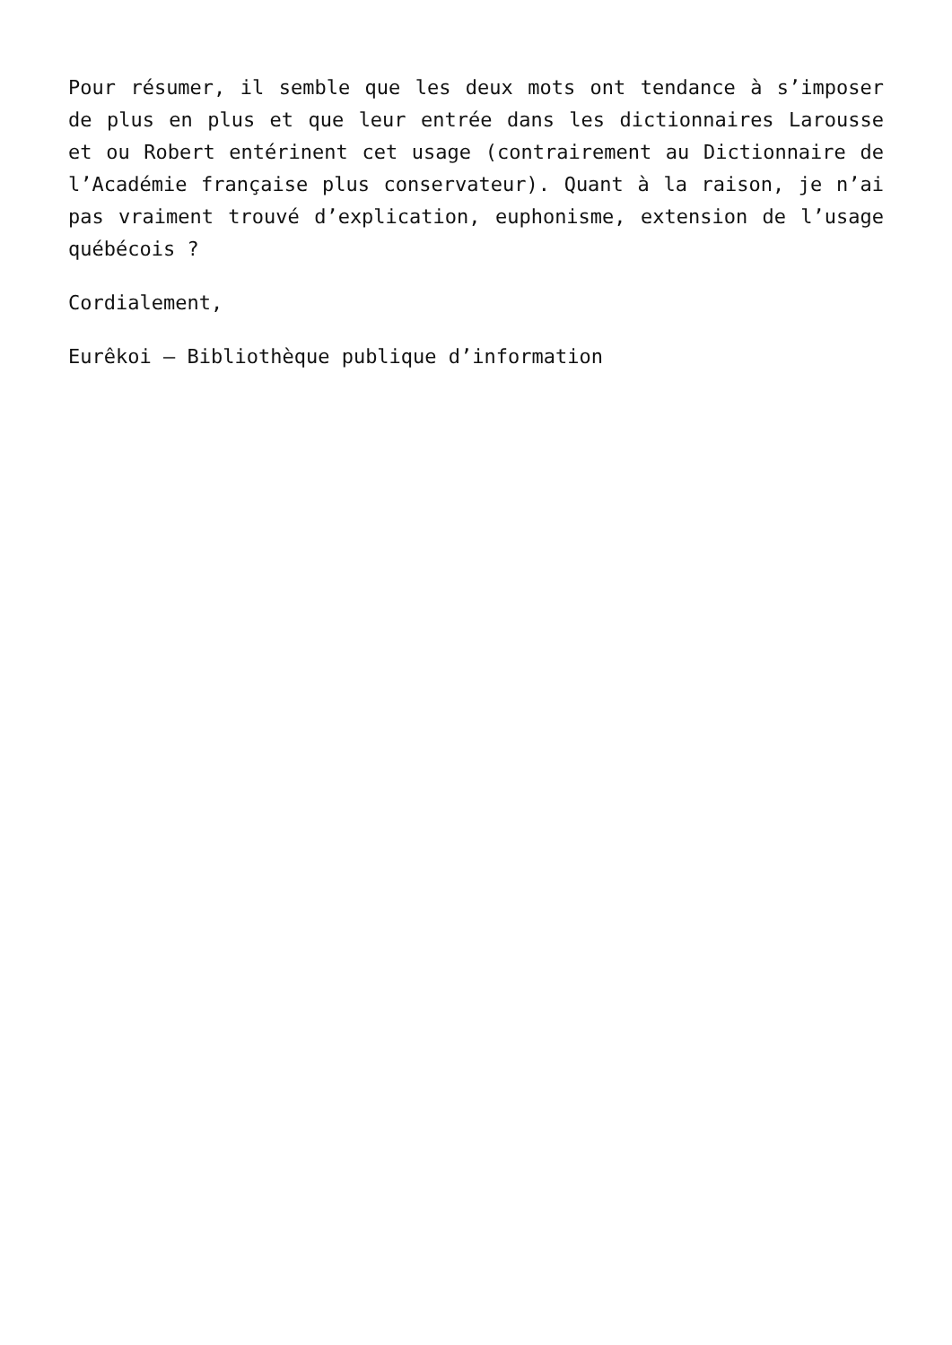Pour résumer, il semble que les deux mots ont tendance à s’imposer de plus en plus et que leur entrée dans les dictionnaires Larousse et ou Robert entérinent cet usage (contrairement au Dictionnaire de l’Académie française plus conservateur). Quant à la raison, je n’ai pas vraiment trouvé d’explication, euphonisme, extension de l’usage québécois ?
Cordialement,
Eurêkoi – Bibliothèque publique d’information